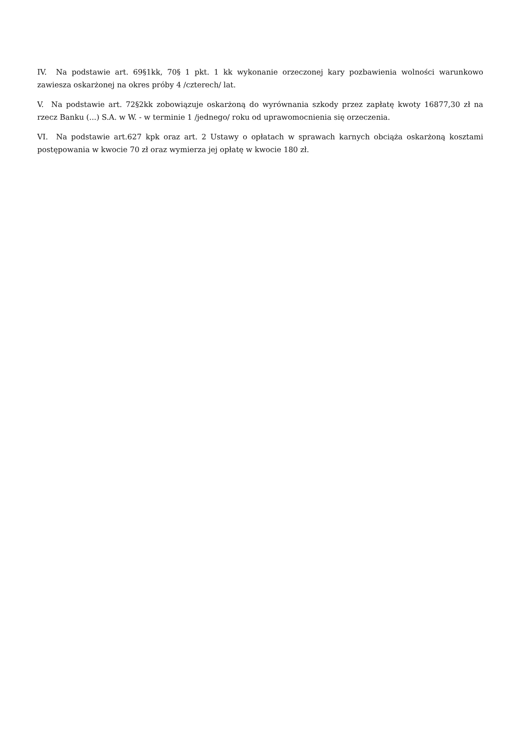IV. Na podstawie art. 69§1kk, 70§ 1 pkt. 1 kk wykonanie orzeczonej kary pozbawienia wolności warunkowo zawiesza oskarżonej na okres próby 4 /czterech/ lat.
V. Na podstawie art. 72§2kk zobowiązuje oskarżoną do wyrównania szkody przez zapłatę kwoty 16877,30 zł na rzecz Banku (...) S.A. w W. - w terminie 1 /jednego/ roku od uprawomocnienia się orzeczenia.
VI. Na podstawie art.627 kpk oraz art. 2 Ustawy o opłatach w sprawach karnych obciąża oskarżoną kosztami postępowania w kwocie 70 zł oraz wymierza jej opłatę w kwocie 180 zł.